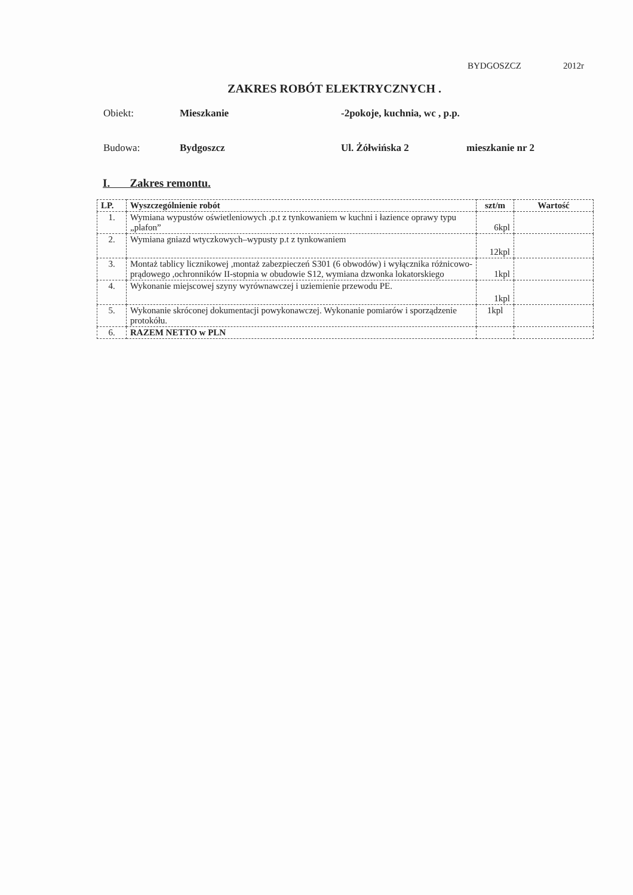BYDGOSZCZ 2012r
ZAKRES ROBÓT ELEKTRYCZNYCH .
Obiekt: Mieszkanie -2pokoje, kuchnia, wc , p.p.
Budowa: Bydgoszcz Ul. Żółwińska 2 mieszkanie nr 2
I. Zakres remontu.
| LP. | Wyszczególnienie robót | szt/m | Wartość |
| --- | --- | --- | --- |
| 1. | Wymiana wypustów oświetleniowych .p.t z tynkowaniem w kuchni i łazience oprawy typu „plafon” | 6kpl | |
| 2. | Wymiana gniazd wtyczkowych–wypusty p.t z tynkowaniem | 12kpl | |
| 3. | Montaż tablicy licznikowej ,montaż zabezpieczeń S301 (6 obwodów) i wyłącznika różnicowo-prądowego ,ochronników II-stopnia w obudowie S12, wymiana dzwonka lokatorskiego | 1kpl | |
| 4. | Wykonanie miejscowej szyny wyrównawczej i uziemienie przewodu PE. | 1kpl | |
| 5. | Wykonanie skróconej dokumentacji powykonawczej. Wykonanie pomiarów i sporządzenie protokółu. | 1kpl | |
| 6. | RAZEM NETTO w PLN | | |